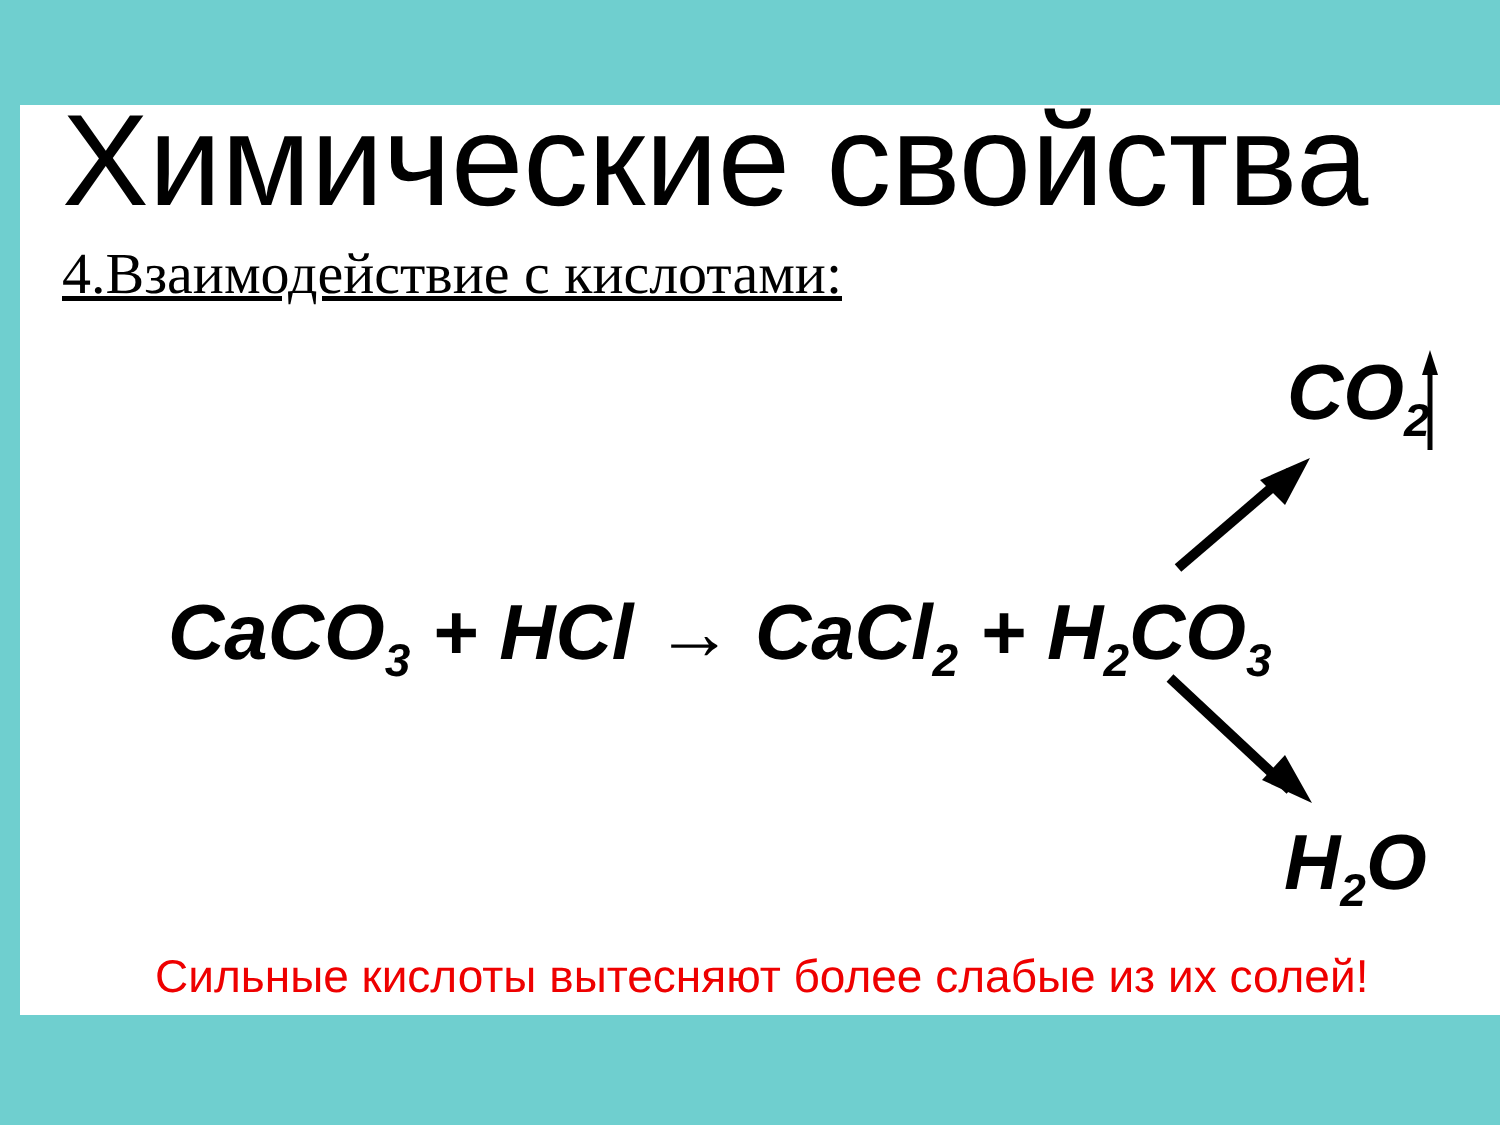Химические свойства
4.Взаимодействие с кислотами:
CO<sub>2</sub>
CaCO<sub>3</sub> + HCl → CaCl<sub>2</sub> + H<sub>2</sub>CO<sub>3</sub>
H<sub>2</sub>O
Сильные кислоты вытесняют более слабые из их солей!